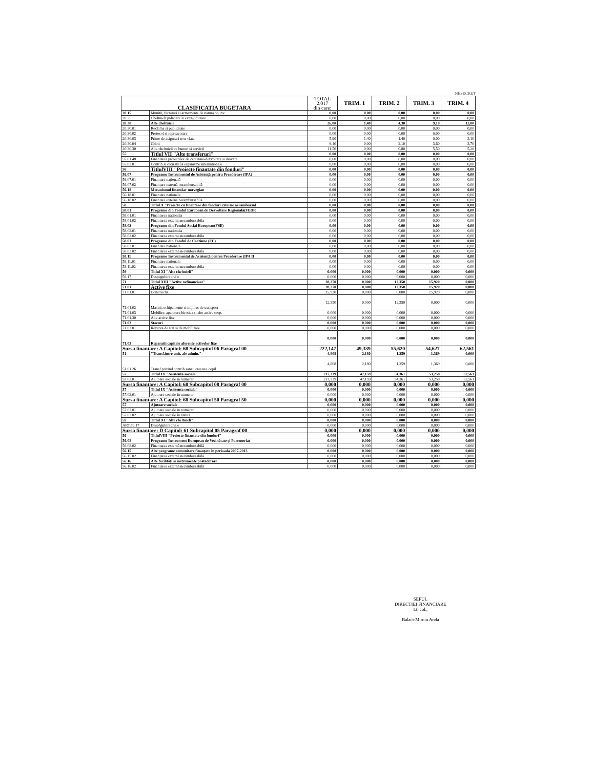NESECRET
| CLASIFICATIA BUGETARA | | TOTAL 2.017 din care: | TRIM. 1 | TRIM. 2 | TRIM. 3 | TRIM. 4 |
| --- | --- | --- | --- | --- | --- | --- |
| 20.15 | Munitii, furnituri si armamente de natura ob.inv. | 0,00 | 0,00 | 0,00 | 0,00 | 0,00 |
| 20.25 | Cheltuieli judiciare si extrajudiciare | 0,00 | 0,00 | 0,00 | 0,00 | 0,00 |
| 20.30 | Alte cheltuieli | 26,80 | 1,40 | 4,30 | 9,10 | 12,00 |
| 20.30.01 | Reclama si publicitate | 0,00 | 0,00 | 0,00 | 0,00 | 0,00 |
| 20.30.02 | Protocol si reprezentare | 0,00 | 0,00 | 0,00 | 0,00 | 0,00 |
| 20.30.03 | Prime de asigurari non-viata | 5,90 | 1,40 | 1,40 | 0,00 | 3,10 |
| 20.30.04 | Chirii | 9,40 | 0,00 | 2,10 | 3,60 | 3,70 |
| 20.30.30 | Alte cheltuieli cu bunuri si servicii | 11,50 | 0,00 | 0,80 | 5,50 | 5,20 |
| 55 | Titlul VII "Alte transferuri" | 0,00 | 0,00 | 0,00 | 0,00 | 0,00 |
| 55.01.48 | Finantarea proiectelor de cercetare-dezvoltare si inovare | 0,00 | 0,00 | 0,00 | 0,00 | 0,00 |
| 55.02.01 | Contrib.si cotizatii la organisme internationale | 0,00 | 0,00 | 0,00 | 0,00 | 0,00 |
| 56 | TitlulVIII "Proiecte finantate din fonduri" | 0,00 | 0,00 | 0,00 | 0,00 | 0,00 |
| 56.07 | Programe Instrumentul de Asistență pentru Preaderare (IPA) | 0,00 | 0,00 | 0,00 | 0,00 | 0,00 |
| 56.07.01 | Finanțare națională | 0,00 | 0,00 | 0,00 | 0,00 | 0,00 |
| 56.07.02 | Finanțare externă nerambursabilă | 0,00 | 0,00 | 0,00 | 0,00 | 0,00 |
| 56.18 | Mecanismul financiar norvegian | 0,00 | 0,00 | 0,00 | 0,00 | 0,00 |
| 56.18.01 | Finantare nationala | 0,00 | 0,00 | 0,00 | 0,00 | 0,00 |
| 56.18.02 | Finantare externa nerambursabila | 0,00 | 0,00 | 0,00 | 0,00 | 0,00 |
| 58 | Titlul X "Proiecte cu finantare din fonduri externe nerambursal | 0,00 | 0,00 | 0,00 | 0,00 | 0,00 |
| 58.01 | Programe din Fondul European de Dezvoltare Regională(FEDR | 0,00 | 0,00 | 0,00 | 0,00 | 0,00 |
| 58.01.01 | Finantarea nationala | 0,00 | 0,00 | 0,00 | 0,00 | 0,00 |
| 58.01.02 | Finantarea externa nerambursabila | 0,00 | 0,00 | 0,00 | 0,00 | 0,00 |
| 58.02 | Programe din Fondul Social European(FSE) | 0,00 | 0,00 | 0,00 | 0,00 | 0,00 |
| 58.02.01 | Finantarea nationala | 0,00 | 0,00 | 0,00 | 0,00 | 0,00 |
| 58.02.02 | Finantarea externa nerambursabila | 0,00 | 0,00 | 0,00 | 0,00 | 0,00 |
| 58.03 | Programe din Fondul de Coeziune (FC) | 0,00 | 0,00 | 0,00 | 0,00 | 0,00 |
| 58.03.01 | Finantare nationala | 0,00 | 0,00 | 0,00 | 0,00 | 0,00 |
| 58.03.02 | Finantarea externa nerambursabila | 0,00 | 0,00 | 0,00 | 0,00 | 0,00 |
| 58.11 | Programe Instrumental de Asistență pentru Preaderare (IPA II | 0,00 | 0,00 | 0,00 | 0,00 | 0,00 |
| 58.11.01 | Finantare nationala | 0,00 | 0,00 | 0,00 | 0,00 | 0,00 |
| 58.11.02 | Finantarea externa nerambursabila | 0,00 | 0,00 | 0,00 | 0,00 | 0,00 |
| 59 | Titlul XI "Alte cheltuieli" | 0,000 | 0,000 | 0,000 | 0,000 | 0,000 |
| 59.17 | Despagubiri civile | 0,000 | 0,000 | 0,000 | 0,000 | 0,000 |
| 71 | Titlul XIII "Active nefinanciare" | 28,270 | 0,000 | 12,350 | 15,920 | 0,000 |
| 71.01 | Active fixe | 28,270 | 0,000 | 12,350 | 15,920 | 0,000 |
| 71.01.01 | Constructii | 15,920 | 0,000 | 0,000 | 15,920 | 0,000 |
| 71.01.02 | Masini, echipamente si mijloac de transport | 12,350 | 0,000 | 12,350 | 0,000 | 0,000 |
| 71.01.03 | Mobilier, aparatura birotica si alte active corp. | 0,000 | 0,000 | 0,000 | 0,000 | 0,000 |
| 71.01.30 | Alte active fixe | 0,000 | 0,000 | 0,000 | 0,000 | 0,000 |
| 71.02 | Stocuri | 0,000 | 0,000 | 0,000 | 0,000 | 0,000 |
| 71.02.01 | Rezerva de stat si de mobilizare | 0,000 | 0,000 | 0,000 | 0,000 | 0,000 |
| 71.03 | Reparatii capitale aferente activelor fixe | 0,000 | 0,000 | 0,000 | 0,000 | 0,000 |
| Sursa finantare: A Capitol: 68 Subcapitol 06 Paragraf 00 | | 222,147 | 49,339 | 55,620 | 54,627 | 62,561 |
| 51 | "Transf.intre unit. ale admin." | 4,808 | 2,180 | 1,259 | 1,369 | 0,000 |
| 51.01.26 | Transf.privind contrib.sanat. crestere copil | 4,808 | 2,180 | 1,259 | 1,369 | 0,000 |
| 57 | Titlul IX "Asistenta sociala" | 217,339 | 47,159 | 54,361 | 53,258 | 62,561 |
| 57.02.01 | Ajutoare sociale in numerar | 217,339 | 47,159 | 54,361 | 53,258 | 62,561 |
| Sursa finantare: A Capitol: 68 Subcapitol 08 Paragraf 00 | | 0,000 | 0,000 | 0,000 | 0,000 | 0,000 |
| 57 | Titlul IX "Asistenta sociala" | 0,000 | 0,000 | 0,000 | 0,000 | 0,000 |
| 57.02.01 | Ajutoare sociale in numerar | 0,000 | 0,000 | 0,000 | 0,000 | 0,000 |
| Sursa finantare: A Capitol: 68 Subcapitol 50 Paragraf 50 | | 0,000 | 0,000 | 0,000 | 0,000 | 0,000 |
| 57 | Ajutoare sociale | 0,000 | 0,000 | 0,000 | 0,000 | 0,000 |
| 57.02.01 | Ajutoare sociale in numerar | 0,000 | 0,000 | 0,000 | 0,000 | 0,000 |
| 57.02.02 | Ajutoare sociale în natură | 0,000 | 0,000 | 0,000 | 0,000 | 0,000 |
| 59 | Titlul XI "Alte cheltuieli" | 0,000 | 0,000 | 0,000 | 0,000 | 0,000 |
| ART.59.17 | Despăgubiri civile | 0,000 | 0,000 | 0,000 | 0,000 | 0,000 |
| Sursa finantare: D Capitol: 61 Subcapitol 05 Paragraf 00 | | 0,000 | 0,000 | 0,000 | 0,000 | 0,000 |
| 56 | TitlulVIII "Proiecte finantate din fonduri" | 0,000 | 0,000 | 0,000 | 0,000 | 0,000 |
| 56.08 | Programe Instrument European de Vecinătate și Parteneriat | 0,000 | 0,000 | 0,000 | 0,000 | 0,000 |
| 56.08.02 | Finanțarea externă nerambursabilă | 0,000 | 0,000 | 0,000 | 0,000 | 0,000 |
| 56.15 | Alte programe comunitare finanțate în perioada 2007-2013 | 0,000 | 0,000 | 0,000 | 0,000 | 0,000 |
| 56.15.02 | Finanțarea externă nerambursabilă | 0,000 | 0,000 | 0,000 | 0,000 | 0,000 |
| 56.16 | Alte facilități și instrumente postaderare | 0,000 | 0,000 | 0,000 | 0,000 | 0,000 |
| 56.16.02 | Finanțarea externă nerambursabilă | 0,000 | 0,000 | 0,000 | 0,000 | 0,000 |
SEFUL
DIRECTIEI FINANCIARE
Lt. col.,
Balaci-Miroiu Anda